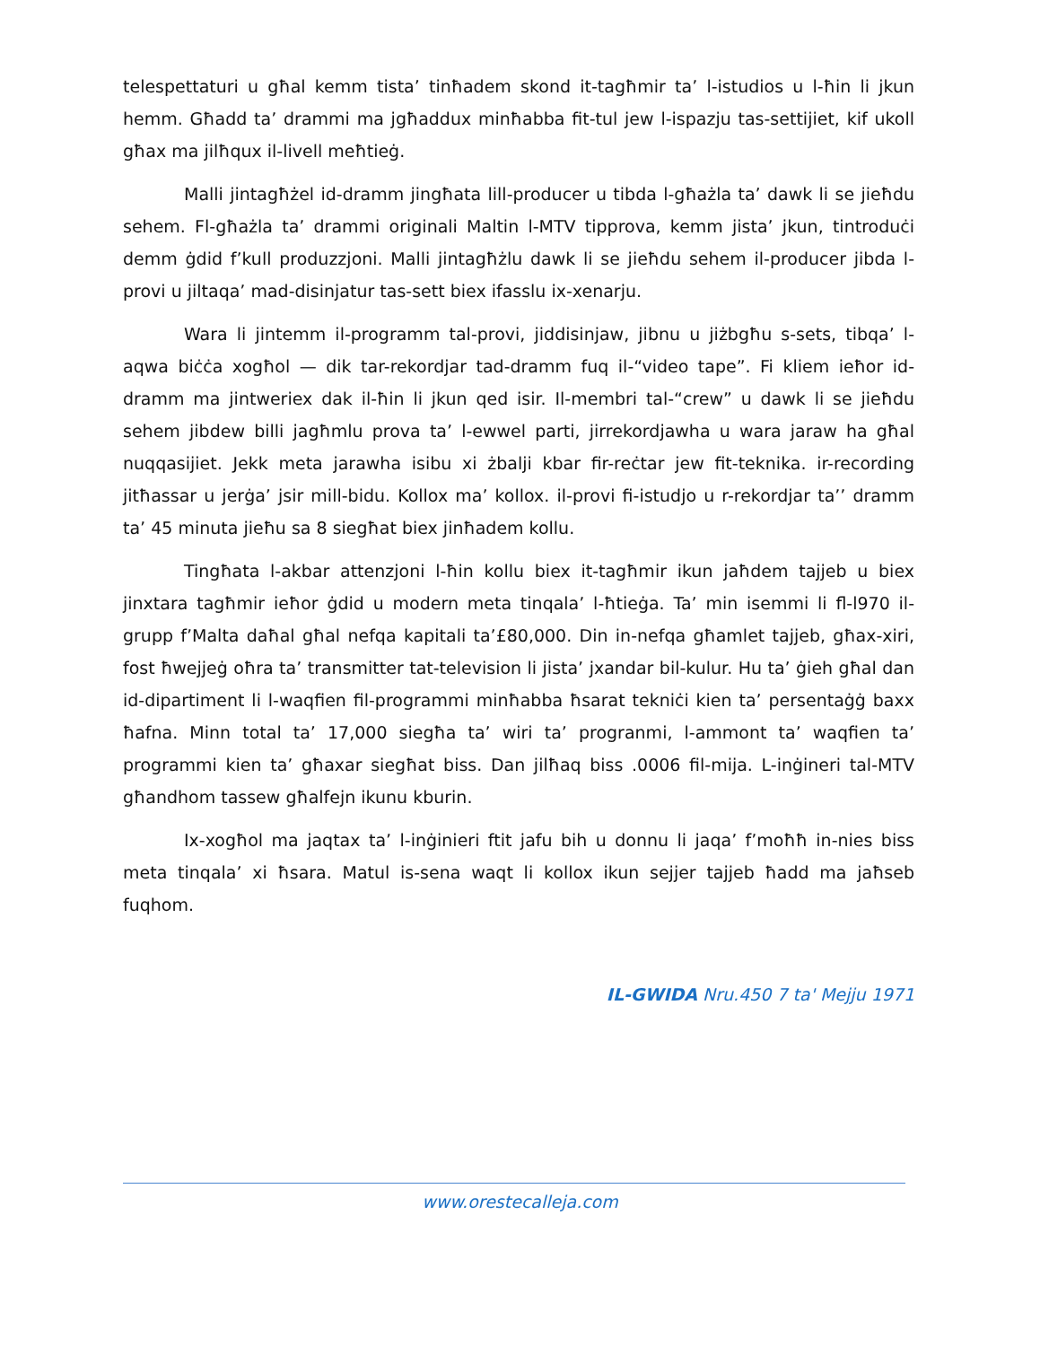telespettaturi u għal kemm tista’ tinħadem skond it-tagħmir ta’ l-istudios u l-ħin li jkun hemm. Għadd ta’ drammi ma jgħaddux minħabba fit-tul jew l-ispazju tas-settijiet, kif ukoll għax ma jilħqux il-livell meħtieġ.
Malli jintagħżel id-dramm jingħata lill-producer u tibda l-għażla ta’ dawk li se jieħdu sehem. Fl-għażla ta’ drammi originali Maltin l-MTV tipprova, kemm jista’ jkun, tintroduċi demm ġdid f’kull produzzjoni. Malli jintagħżlu dawk li se jieħdu sehem il-producer jibda l-provi u jiltaqa’ mad-disinjatur tas-sett biex ifasslu ix-xenarju.
Wara li jintemm il-programm tal-provi, jiddisinjaw, jibnu u jiżbgħu s-sets, tibqa’ l-aqwa biċċa xogħol — dik tar-rekordjar tad-dramm fuq il-“video tape”. Fi kliem ieħor id-dramm ma jintweriex dak il-ħin li jkun qed isir. Il-membri tal-“crew” u dawk li se jieħdu sehem jibdew billi jagħmlu prova ta’ l-ewwel parti, jirrekordjawha u wara jaraw ha għal nuqqasijiet. Jekk meta jarawha isibu xi żbalji kbar fir-reċtar jew fit-teknika. ir-recording jitħassar u jerġa’ jsir mill-bidu. Kollox ma’ kollox. il-provi fi-istudjo u r-rekordjar ta’’ dramm ta’ 45 minuta jieħu sa 8 siegħat biex jinħadem kollu.
Tingħata l-akbar attenzjoni l-ħin kollu biex it-tagħmir ikun jaħdem tajjeb u biex jinxtara tagħmir ieħor ġdid u modern meta tinqala’ l-ħtieġa. Ta’ min isemmi li fl-l970 il-grupp f’Malta daħal għal nefqa kapitali ta’£80,000. Din in-nefqa għamlet tajjeb, għax-xiri, fost ħwejjeġ oħra ta’ transmitter tat-television li jista’ jxandar bil-kulur. Hu ta’ ġieh għal dan id-dipartiment li l-waqfien fil-programmi minħabba ħsarat tekniċi kien ta’ persentaġġ baxx ħafna. Minn total ta’ 17,000 siegħa ta’ wiri ta’ progranmi, l-ammont ta’ waqfien ta’ programmi kien ta’ għaxar siegħat biss. Dan jilħaq biss .0006 fil-mija. L-inġineri tal-MTV għandhom tassew għalfejn ikunu kburin.
Ix-xogħol ma jaqtax ta’ l-inġinieri ftit jafu bih u donnu li jaqa’ f’moħħ in-nies biss meta tinqala’ xi ħsara. Matul is-sena waqt li kollox ikun sejjer tajjeb ħadd ma jaħseb fuqhom.
IL-GWIDA Nru.450 7 ta' Mejju 1971
www.orestecalleja.com